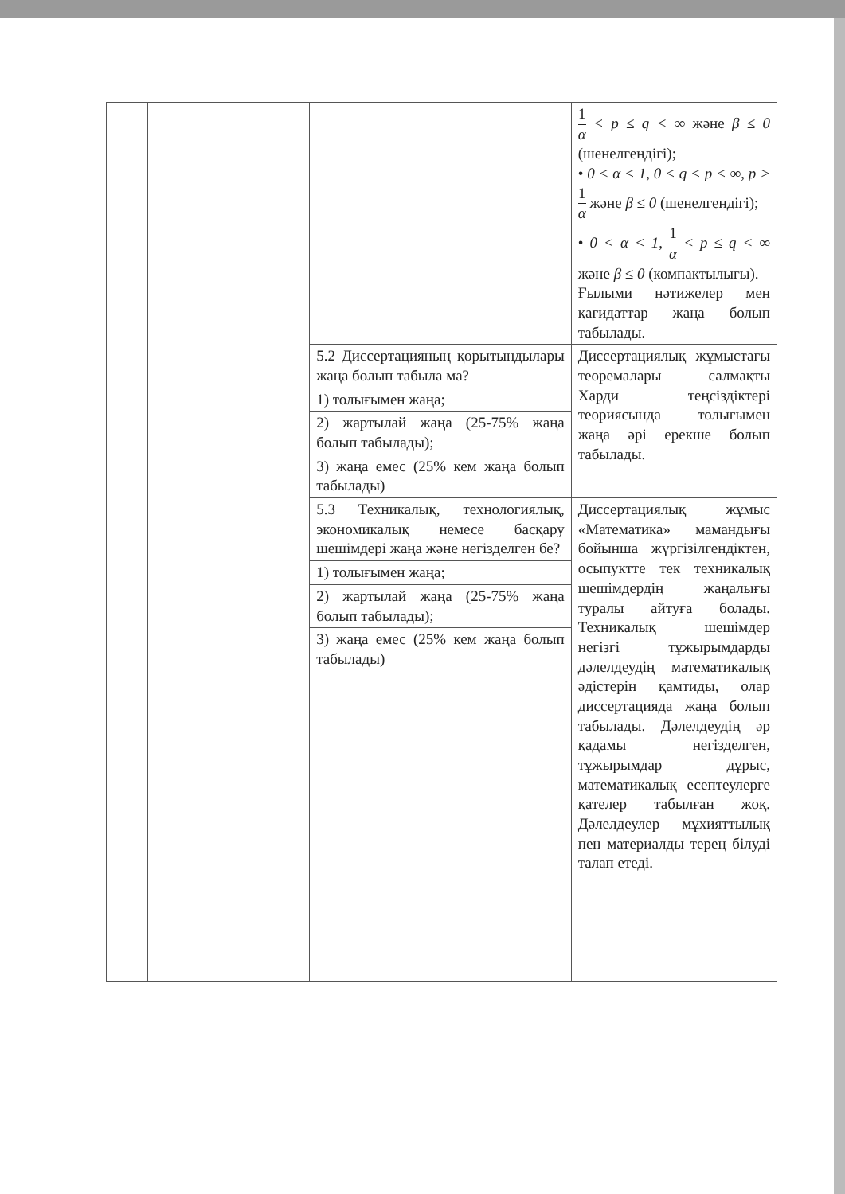| | | | 1 α < p ≤ q < ∞ және β ≤ 0 (шенелгендігі); • 0 < α < 1 , 0 < q < p < ∞ , p > 1 α және β ≤ 0 (шенелгендігі); • 0 < α < 1 , 1 α < p ≤ q < ∞ және β ≤ 0 (компактылығы). Ғылыми нәтижелер мен қағидаттар жаңа болып табылады. |
| | | 5.2 Диссертацияның қорытындылары жаңа болып табыла ма? | Диссертациялық жұмыстағы теоремалары салмақты Харди теңсіздіктері теориясында толығымен жаңа әрі ерекше болып табылады. |
| | | 1) толығымен жаңа; | |
| | | 2) жартылай жаңа (25-75% жаңа болып табылады); | |
| | | 3) жаңа емес (25% кем жаңа болып табылады) | |
| | | 5.3 Техникалық, технологиялық, экономикалық немесе басқару шешімдері жаңа және негізделген бе? | Диссертациялық жұмыс «Математика» мамандығы бойынша жүргізілгендіктен, осыпуктте тек техникалық шешімдердің жаңалығы туралы айтуға болады. Техникалық шешімдер негізгі тұжырымдарды дәлелдеудің математикалық әдістерін қамтиды, олар диссертацияда жаңа болып табылады. Дәлелдеудің әр қадамы негізделген, тұжырымдар дұрыс, математикалық есептеулерге қателер табылған жоқ. Дәлелдеулер мұхияттылық пен материалды терең білуді талап етеді. |
| | | 1) толығымен жаңа; | |
| | | 2) жартылай жаңа (25-75% жаңа болып табылады); | |
| | | 3) жаңа емес (25% кем жаңа болып табылады) | |